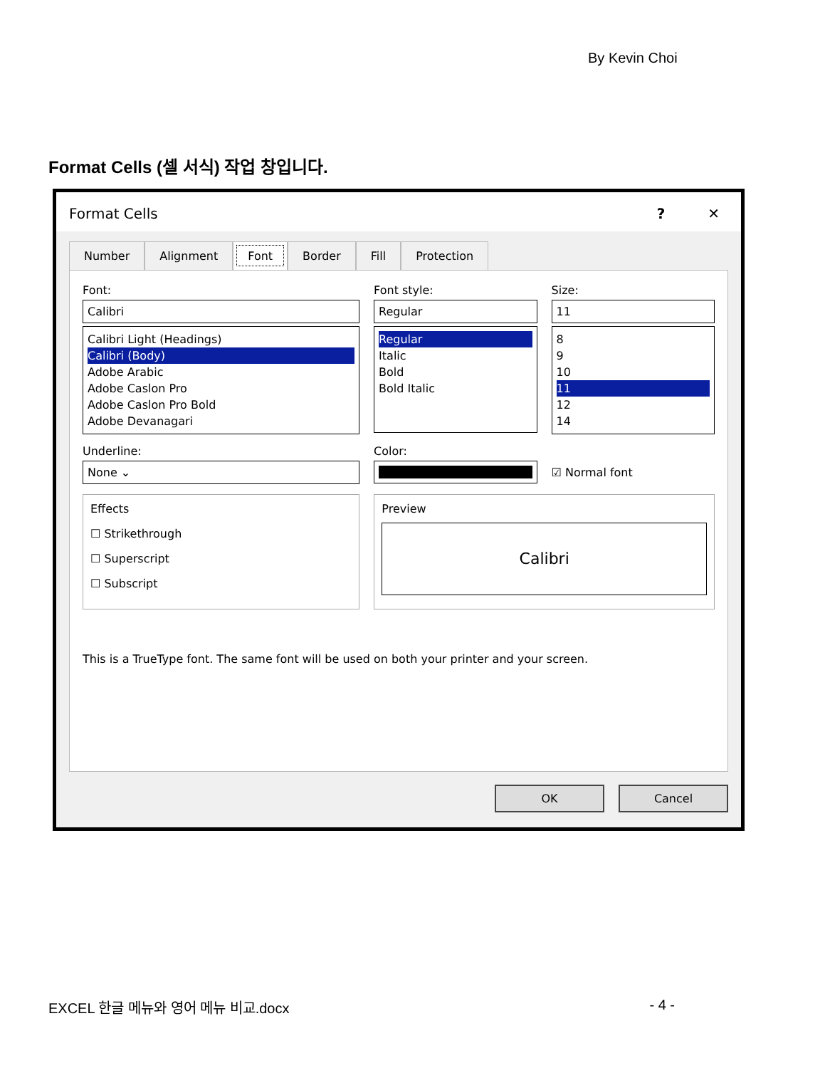By Kevin Choi
Format Cells (셀 서식) 작업 창입니다.
Format Cells? ✕
Number Alignment Font Border Fill Protection
Font:
Calibri
Calibri Light (Headings)
Calibri (Body)
Adobe Arabic
Adobe Caslon Pro
Adobe Caslon Pro Bold
Adobe Devanagari
Font style:
Regular
Regular
Italic
Bold
Bold Italic
Size:
11
8
9
10
11
12
14
Underline:
None ⌄
Color:
☑ Normal font
Effects
☐ Strikethrough
☐ Superscript
☐ Subscript
Preview
Calibri
This is a TrueType font. The same font will be used on both your printer and your screen.
OK Cancel
EXCEL 한글 메뉴와 영어 메뉴 비교.docx - 4 -